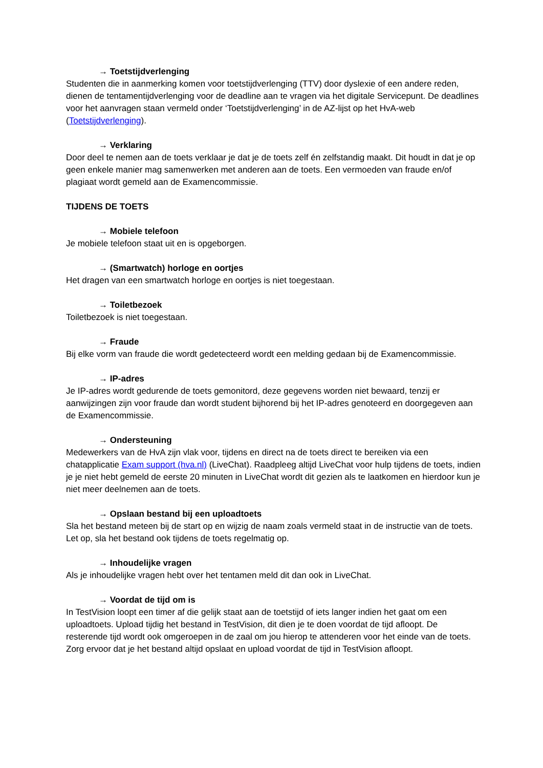→ Toetstijdverlenging
Studenten die in aanmerking komen voor toetstijdverlenging (TTV) door dyslexie of een andere reden, dienen de tentamentijdverlenging voor de deadline aan te vragen via het digitale Servicepunt. De deadlines voor het aanvragen staan vermeld onder ‘Toetstijdverlenging’ in de AZ-lijst op het HvA-web (Toetstijdverlenging).
→ Verklaring
Door deel te nemen aan de toets verklaar je dat je de toets zelf én zelfstandig maakt. Dit houdt in dat je op geen enkele manier mag samenwerken met anderen aan de toets. Een vermoeden van fraude en/of plagiaat wordt gemeld aan de Examencommissie.
TIJDENS DE TOETS
→ Mobiele telefoon
Je mobiele telefoon staat uit en is opgeborgen.
→ (Smartwatch) horloge en oortjes
Het dragen van een smartwatch horloge en oortjes is niet toegestaan.
→ Toiletbezoek
Toiletbezoek is niet toegestaan.
→ Fraude
Bij elke vorm van fraude die wordt gedetecteerd wordt een melding gedaan bij de Examencommissie.
→ IP-adres
Je IP-adres wordt gedurende de toets gemonitord, deze gegevens worden niet bewaard, tenzij er aanwijzingen zijn voor fraude dan wordt student bijhorend bij het IP-adres genoteerd en doorgegeven aan de Examencommissie.
→ Ondersteuning
Medewerkers van de HvA zijn vlak voor, tijdens en direct na de toets direct te bereiken via een chatapplicatie Exam support (hva.nl) (LiveChat). Raadpleeg altijd LiveChat voor hulp tijdens de toets, indien je je niet hebt gemeld de eerste 20 minuten in LiveChat wordt dit gezien als te laatkomen en hierdoor kun je niet meer deelnemen aan de toets.
→ Opslaan bestand bij een uploadtoets
Sla het bestand meteen bij de start op en wijzig de naam zoals vermeld staat in de instructie van de toets. Let op, sla het bestand ook tijdens de toets regelmatig op.
→ Inhoudelijke vragen
Als je inhoudelijke vragen hebt over het tentamen meld dit dan ook in LiveChat.
→ Voordat de tijd om is
In TestVision loopt een timer af die gelijk staat aan de toetstijd of iets langer indien het gaat om een uploadtoets. Upload tijdig het bestand in TestVision, dit dien je te doen voordat de tijd afloopt. De resterende tijd wordt ook omgeroepen in de zaal om jou hierop te attenderen voor het einde van de toets. Zorg ervoor dat je het bestand altijd opslaat en upload voordat de tijd in TestVision afloopt.